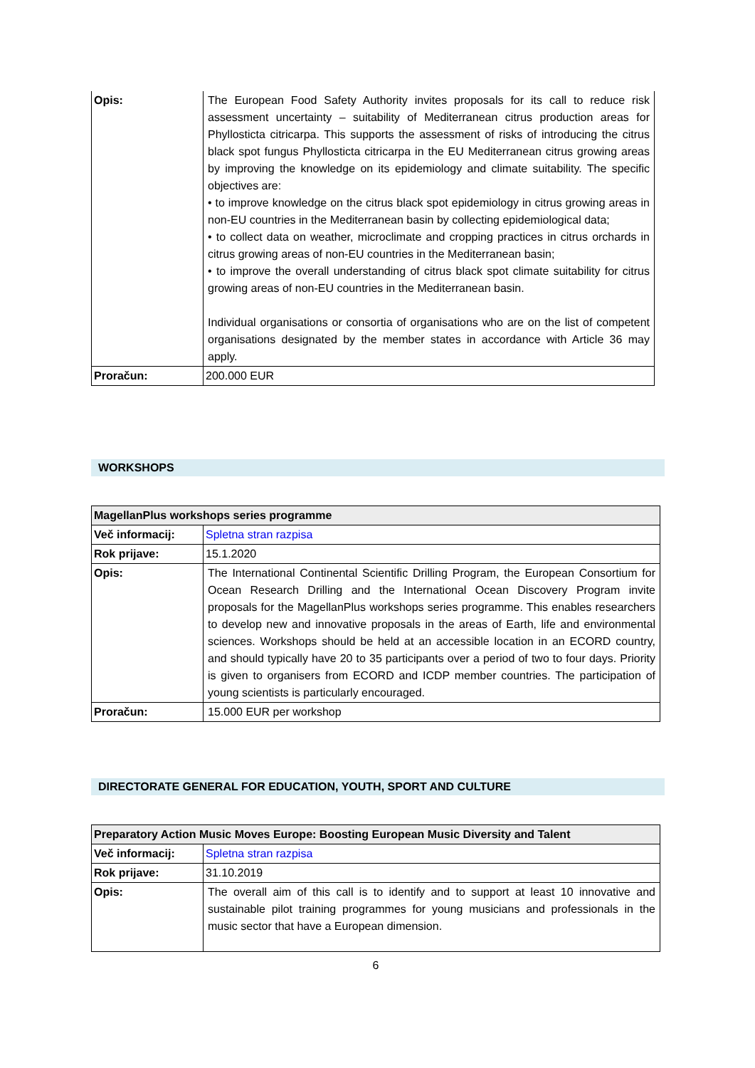| Opis: | The European Food Safety Authority invites proposals for its call to reduce risk assessment uncertainty – suitability of Mediterranean citrus production areas for Phyllosticta citricarpa. This supports the assessment of risks of introducing the citrus black spot fungus Phyllosticta citricarpa in the EU Mediterranean citrus growing areas by improving the knowledge on its epidemiology and climate suitability. The specific objectives are: • to improve knowledge on the citrus black spot epidemiology in citrus growing areas in non-EU countries in the Mediterranean basin by collecting epidemiological data; • to collect data on weather, microclimate and cropping practices in citrus orchards in citrus growing areas of non-EU countries in the Mediterranean basin; • to improve the overall understanding of citrus black spot climate suitability for citrus growing areas of non-EU countries in the Mediterranean basin. Individual organisations or consortia of organisations who are on the list of competent organisations designated by the member states in accordance with Article 36 may apply. |
| Proračun: | 200.000 EUR |
WORKSHOPS
| MagellanPlus workshops series programme | |
| --- | --- |
| Več informacij: | Spletna stran razpisa |
| Rok prijave: | 15.1.2020 |
| Opis: | The International Continental Scientific Drilling Program, the European Consortium for Ocean Research Drilling and the International Ocean Discovery Program invite proposals for the MagellanPlus workshops series programme. This enables researchers to develop new and innovative proposals in the areas of Earth, life and environmental sciences. Workshops should be held at an accessible location in an ECORD country, and should typically have 20 to 35 participants over a period of two to four days. Priority is given to organisers from ECORD and ICDP member countries. The participation of young scientists is particularly encouraged. |
| Proračun: | 15.000 EUR per workshop |
DIRECTORATE GENERAL FOR EDUCATION, YOUTH, SPORT AND CULTURE
| Preparatory Action Music Moves Europe: Boosting European Music Diversity and Talent | |
| --- | --- |
| Več informacij: | Spletna stran razpisa |
| Rok prijave: | 31.10.2019 |
| Opis: | The overall aim of this call is to identify and to support at least 10 innovative and sustainable pilot training programmes for young musicians and professionals in the music sector that have a European dimension. |
6